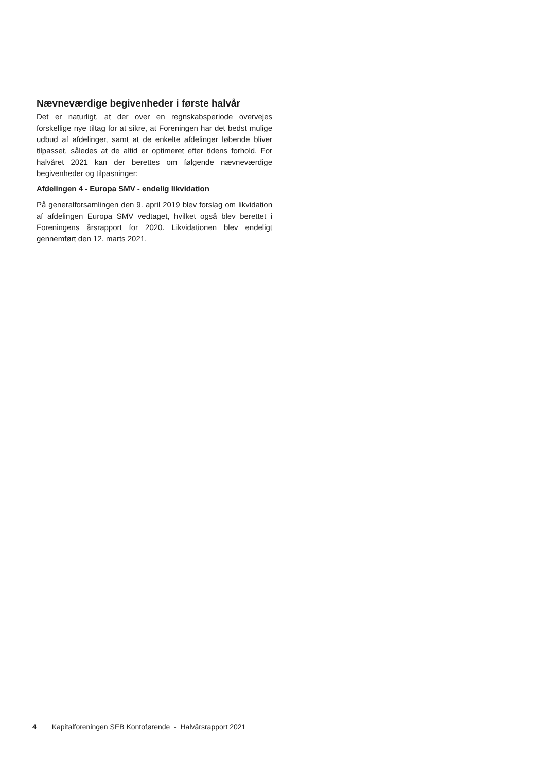Nævneværdige begivenheder i første halvår
Det er naturligt, at der over en regnskabsperiode overvejes forskellige nye tiltag for at sikre, at Foreningen har det bedst mulige udbud af afdelinger, samt at de enkelte afdelinger løbende bliver tilpasset, således at de altid er optimeret efter tidens forhold. For halvåret 2021 kan der berettes om følgende nævneværdige begivenheder og tilpasninger:
Afdelingen 4 - Europa SMV - endelig likvidation
På generalforsamlingen den 9. april 2019 blev forslag om likvidation af afdelingen Europa SMV vedtaget, hvilket også blev berettet i Foreningens årsrapport for 2020. Likvidationen blev endeligt gennemført den 12. marts 2021.
4 Kapitalforeningen SEB Kontoførende - Halvårsrapport 2021